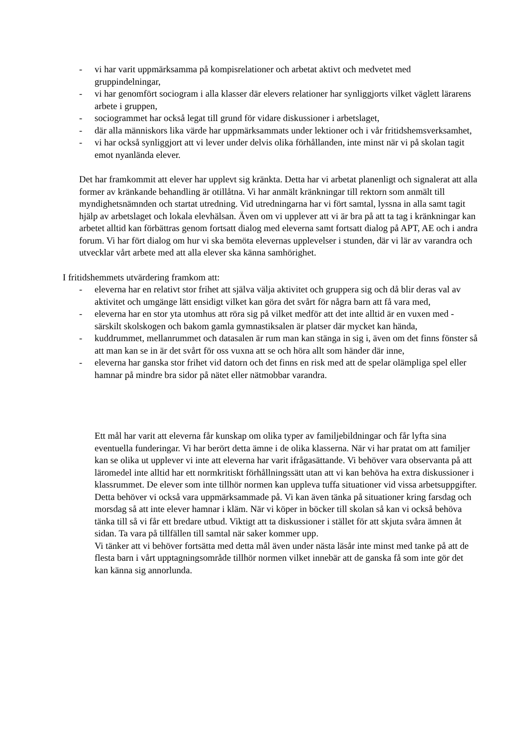- vi har varit uppmärksamma på kompisrelationer och arbetat aktivt och medvetet med gruppindelningar,
- vi har genomfört sociogram i alla klasser där elevers relationer har synliggjorts vilket väglett lärarens arbete i gruppen,
- sociogrammet har också legat till grund för vidare diskussioner i arbetslaget,
- där alla människors lika värde har uppmärksammats under lektioner och i vår fritidshemsverksamhet,
- vi har också synliggjort att vi lever under delvis olika förhållanden, inte minst när vi på skolan tagit emot nyanlända elever.
Det har framkommit att elever har upplevt sig kränkta. Detta har vi arbetat planenligt och signalerat att alla former av kränkande behandling är otillåtna. Vi har anmält kränkningar till rektorn som anmält till myndighetsnämnden och startat utredning. Vid utredningarna har vi fört samtal, lyssna in alla samt tagit hjälp av arbetslaget och lokala elevhälsan. Även om vi upplever att vi är bra på att ta tag i kränkningar kan arbetet alltid kan förbättras genom fortsatt dialog med eleverna samt fortsatt dialog på APT, AE och i andra forum. Vi har fört dialog om hur vi ska bemöta elevernas upplevelser i stunden, där vi lär av varandra och utvecklar vårt arbete med att alla elever ska känna samhörighet.
I fritidshemmets utvärdering framkom att:
- eleverna har en relativt stor frihet att själva välja aktivitet och gruppera sig och då blir deras val av aktivitet och umgänge lätt ensidigt vilket kan göra det svårt för några barn att få vara med,
- eleverna har en stor yta utomhus att röra sig på vilket medför att det inte alltid är en vuxen med - särskilt skolskogen och bakom gamla gymnastiksalen är platser där mycket kan hända,
- kuddrummet, mellanrummet och datasalen är rum man kan stänga in sig i, även om det finns fönster så att man kan se in är det svårt för oss vuxna att se och höra allt som händer där inne,
- eleverna har ganska stor frihet vid datorn och det finns en risk med att de spelar olämpliga spel eller hamnar på mindre bra sidor på nätet eller nätmobbar varandra.
Ett mål har varit att eleverna får kunskap om olika typer av familjebildningar och får lyfta sina eventuella funderingar. Vi har berört detta ämne i de olika klasserna. När vi har pratat om att familjer kan se olika ut upplever vi inte att eleverna har varit ifrågasättande. Vi behöver vara observanta på att läromedel inte alltid har ett normkritiskt förhållningssätt utan att vi kan behöva ha extra diskussioner i klassrummet. De elever som inte tillhör normen kan uppleva tuffa situationer vid vissa arbetsuppgifter. Detta behöver vi också vara uppmärksammade på. Vi kan även tänka på situationer kring farsdag och morsdag så att inte elever hamnar i kläm. När vi köper in böcker till skolan så kan vi också behöva tänka till så vi får ett bredare utbud. Viktigt att ta diskussioner i stället för att skjuta svåra ämnen åt sidan. Ta vara på tillfällen till samtal när saker kommer upp.
Vi tänker att vi behöver fortsätta med detta mål även under nästa läsår inte minst med tanke på att de flesta barn i vårt upptagningsområde tillhör normen vilket innebär att de ganska få som inte gör det kan känna sig annorlunda.